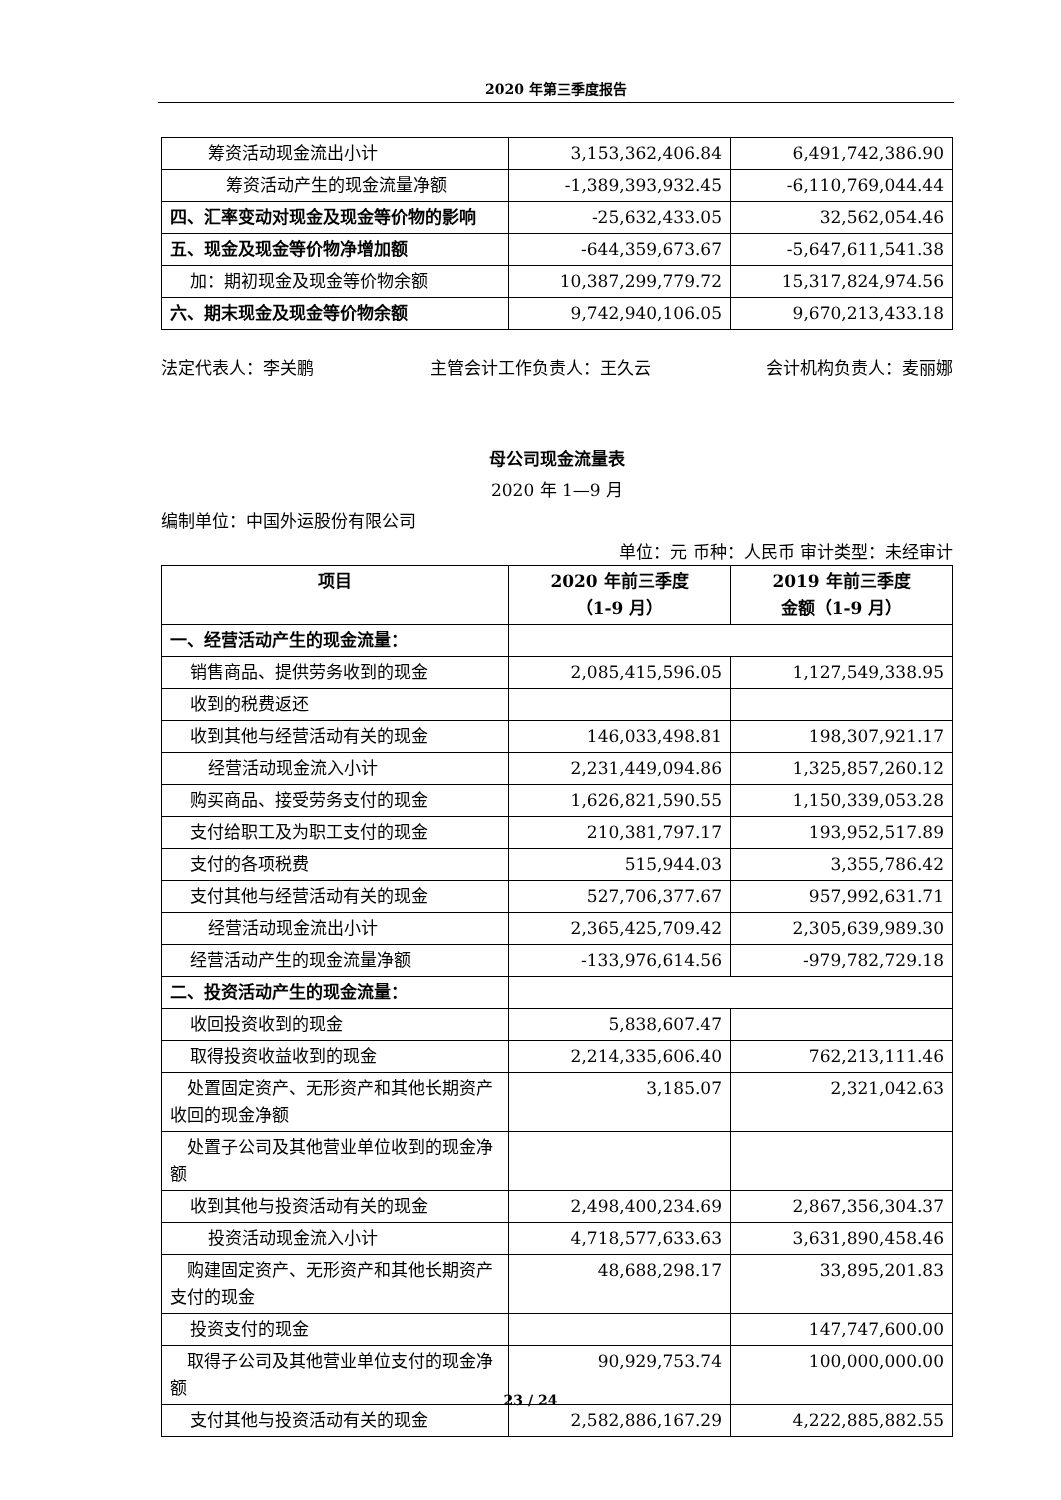2020 年第三季度报告
| 筹资活动现金流出小计 | 3,153,362,406.84 | 6,491,742,386.90 |
| 筹资活动产生的现金流量净额 | -1,389,393,932.45 | -6,110,769,044.44 |
| 四、汇率变动对现金及现金等价物的影响 | -25,632,433.05 | 32,562,054.46 |
| 五、现金及现金等价物净增加额 | -644,359,673.67 | -5,647,611,541.38 |
| 加：期初现金及现金等价物余额 | 10,387,299,779.72 | 15,317,824,974.56 |
| 六、期末现金及现金等价物余额 | 9,742,940,106.05 | 9,670,213,433.18 |
法定代表人：李关鹏 主管会计工作负责人：王久云 会计机构负责人：麦丽娜
母公司现金流量表
2020 年 1—9 月
编制单位：中国外运股份有限公司
单位：元 币种：人民币 审计类型：未经审计
| 项目 | 2020 年前三季度 （1-9 月） | 2019 年前三季度 金额（1-9 月） |
| --- | --- | --- |
| 一、经营活动产生的现金流量： | | |
| 销售商品、提供劳务收到的现金 | 2,085,415,596.05 | 1,127,549,338.95 |
| 收到的税费返还 | | |
| 收到其他与经营活动有关的现金 | 146,033,498.81 | 198,307,921.17 |
| 经营活动现金流入小计 | 2,231,449,094.86 | 1,325,857,260.12 |
| 购买商品、接受劳务支付的现金 | 1,626,821,590.55 | 1,150,339,053.28 |
| 支付给职工及为职工支付的现金 | 210,381,797.17 | 193,952,517.89 |
| 支付的各项税费 | 515,944.03 | 3,355,786.42 |
| 支付其他与经营活动有关的现金 | 527,706,377.67 | 957,992,631.71 |
| 经营活动现金流出小计 | 2,365,425,709.42 | 2,305,639,989.30 |
| 经营活动产生的现金流量净额 | -133,976,614.56 | -979,782,729.18 |
| 二、投资活动产生的现金流量： | | |
| 收回投资收到的现金 | 5,838,607.47 | |
| 取得投资收益收到的现金 | 2,214,335,606.40 | 762,213,111.46 |
| 处置固定资产、无形资产和其他长期资产收回的现金净额 | 3,185.07 | 2,321,042.63 |
| 处置子公司及其他营业单位收到的现金净额 | | |
| 收到其他与投资活动有关的现金 | 2,498,400,234.69 | 2,867,356,304.37 |
| 投资活动现金流入小计 | 4,718,577,633.63 | 3,631,890,458.46 |
| 购建固定资产、无形资产和其他长期资产支付的现金 | 48,688,298.17 | 33,895,201.83 |
| 投资支付的现金 | | 147,747,600.00 |
| 取得子公司及其他营业单位支付的现金净额 | 90,929,753.74 | 100,000,000.00 |
| 支付其他与投资活动有关的现金 | 2,582,886,167.29 | 4,222,885,882.55 |
23 / 24